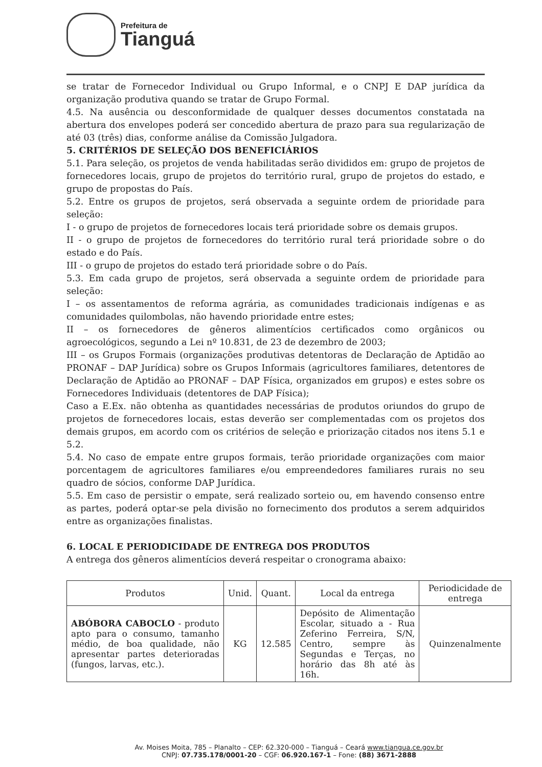Prefeitura de
Tianguá
se tratar de Fornecedor Individual ou Grupo Informal, e o CNPJ E DAP jurídica da organização produtiva quando se tratar de Grupo Formal.
4.5. Na ausência ou desconformidade de qualquer desses documentos constatada na abertura dos envelopes poderá ser concedido abertura de prazo para sua regularização de até 03 (três) dias, conforme análise da Comissão Julgadora.
5. CRITÉRIOS DE SELEÇÃO DOS BENEFICIÁRIOS
5.1. Para seleção, os projetos de venda habilitadas serão divididos em: grupo de projetos de fornecedores locais, grupo de projetos do território rural, grupo de projetos do estado, e grupo de propostas do País.
5.2. Entre os grupos de projetos, será observada a seguinte ordem de prioridade para seleção:
I - o grupo de projetos de fornecedores locais terá prioridade sobre os demais grupos.
II - o grupo de projetos de fornecedores do território rural terá prioridade sobre o do estado e do País.
III - o grupo de projetos do estado terá prioridade sobre o do País.
5.3. Em cada grupo de projetos, será observada a seguinte ordem de prioridade para seleção:
I – os assentamentos de reforma agrária, as comunidades tradicionais indígenas e as comunidades quilombolas, não havendo prioridade entre estes;
II – os fornecedores de gêneros alimentícios certificados como orgânicos ou agroecológicos, segundo a Lei nº 10.831, de 23 de dezembro de 2003;
III – os Grupos Formais (organizações produtivas detentoras de Declaração de Aptidão ao PRONAF – DAP Jurídica) sobre os Grupos Informais (agricultores familiares, detentores de Declaração de Aptidão ao PRONAF – DAP Física, organizados em grupos) e estes sobre os Fornecedores Individuais (detentores de DAP Física);
Caso a E.Ex. não obtenha as quantidades necessárias de produtos oriundos do grupo de projetos de fornecedores locais, estas deverão ser complementadas com os projetos dos demais grupos, em acordo com os critérios de seleção e priorização citados nos itens 5.1 e 5.2.
5.4. No caso de empate entre grupos formais, terão prioridade organizações com maior porcentagem de agricultores familiares e/ou empreendedores familiares rurais no seu quadro de sócios, conforme DAP Jurídica.
5.5. Em caso de persistir o empate, será realizado sorteio ou, em havendo consenso entre as partes, poderá optar-se pela divisão no fornecimento dos produtos a serem adquiridos entre as organizações finalistas.
6. LOCAL E PERIODICIDADE DE ENTREGA DOS PRODUTOS
A entrega dos gêneros alimentícios deverá respeitar o cronograma abaixo:
| Produtos | Unid. | Quant. | Local da entrega | Periodicidade de entrega |
| --- | --- | --- | --- | --- |
| ABÓBORA CABOCLO - produto apto para o consumo, tamanho médio, de boa qualidade, não apresentar partes deterioradas (fungos, larvas, etc.). | KG | 12.585 | Depósito de Alimentação Escolar, situado a - Rua Zeferino Ferreira, S/N, Centro, sempre às Segundas e Terças, no horário das 8h até às 16h. | Quinzenalmente |
Av. Moises Moita, 785 – Planalto – CEP: 62.320-000 – Tianguá – Ceará www.tiangua.ce.gov.br
CNPJ: 07.735.178/0001-20 – CGF: 06.920.167-1 – Fone: (88) 3671-2888